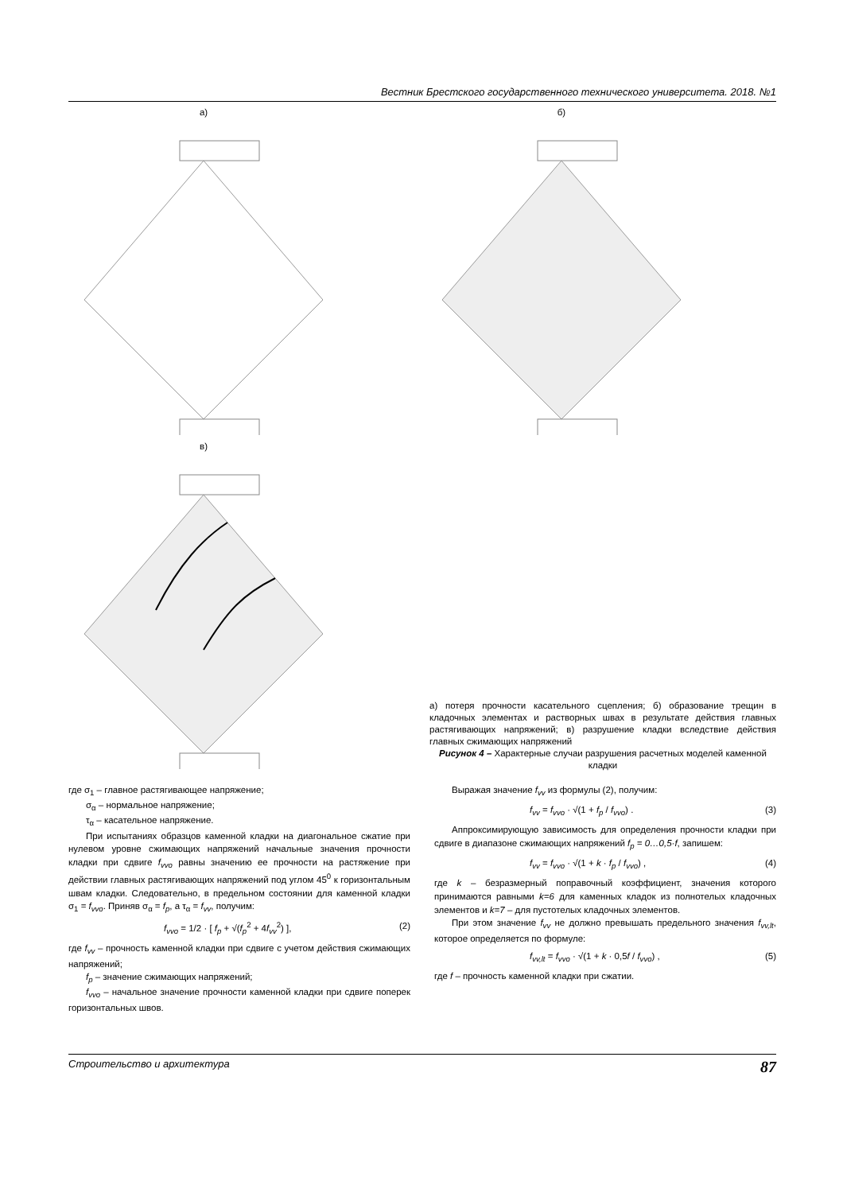Вестник Брестского государственного технического университета. 2018. №1
а) б)
в)
а) потеря прочности касательного сцепления; б) образование трещин в кладочных элементах и растворных швах в результате действия главных растягивающих напряжений; в) разрушение кладки вследствие действия главных сжимающих напряжений
Рисунок 4 – Характерные случаи разрушения расчетных моделей каменной кладки
где σ<sub>1</sub> – главное растягивающее напряжение;
σ<sub>α</sub> – нормальное напряжение;
τ<sub>α</sub> – касательное напряжение.
При испытаниях образцов каменной кладки на диагональное сжатие при нулевом уровне сжимающих напряжений начальные значения прочности кладки при сдвиге f<sub>vvo</sub> равны значению ее прочности на растяжение при действии главных растягивающих напряжений под углом 45<sup>0</sup> к горизонтальным швам кладки. Следовательно, в предельном состоянии для каменной кладки σ<sub>1</sub> = f<sub>vvo</sub>. Приняв σ<sub>α</sub> = f<sub>p</sub>, а τ<sub>α</sub> = f<sub>vv</sub>, получим:
f<sub>vvo</sub> = 1/2 · [ f<sub>p</sub> + √(f<sub>p</sub><sup>2</sup> + 4f<sub>vv</sub><sup>2</sup>) ], (2)
где f<sub>vv</sub> – прочность каменной кладки при сдвиге с учетом действия сжимающих напряжений;
f<sub>p</sub> – значение сжимающих напряжений;
f<sub>vvo</sub> – начальное значение прочности каменной кладки при сдвиге поперек горизонтальных швов.
Выражая значение f<sub>vv</sub> из формулы (2), получим:
f<sub>vv</sub> = f<sub>vvo</sub> · √(1 + f<sub>p</sub> / f<sub>vvo</sub>) . (3)
Аппроксимирующую зависимость для определения прочности кладки при сдвиге в диапазоне сжимающих напряжений f<sub>p</sub> = 0…0,5·f, запишем:
f<sub>vv</sub> = f<sub>vvo</sub> · √(1 + k · f<sub>p</sub> / f<sub>vvo</sub>) , (4)
где k – безразмерный поправочный коэффициент, значения которого принимаются равными k=6 для каменных кладок из полнотелых кладочных элементов и k=7 – для пустотелых кладочных элементов.
При этом значение f<sub>vv</sub> не должно превышать предельного значения f<sub>vv,lt</sub>, которое определяется по формуле:
f<sub>vv,lt</sub> = f<sub>vvo</sub> · √(1 + k · 0,5f / f<sub>vvo</sub>) , (5)
где f – прочность каменной кладки при сжатии.
Строительство и архитектура 87